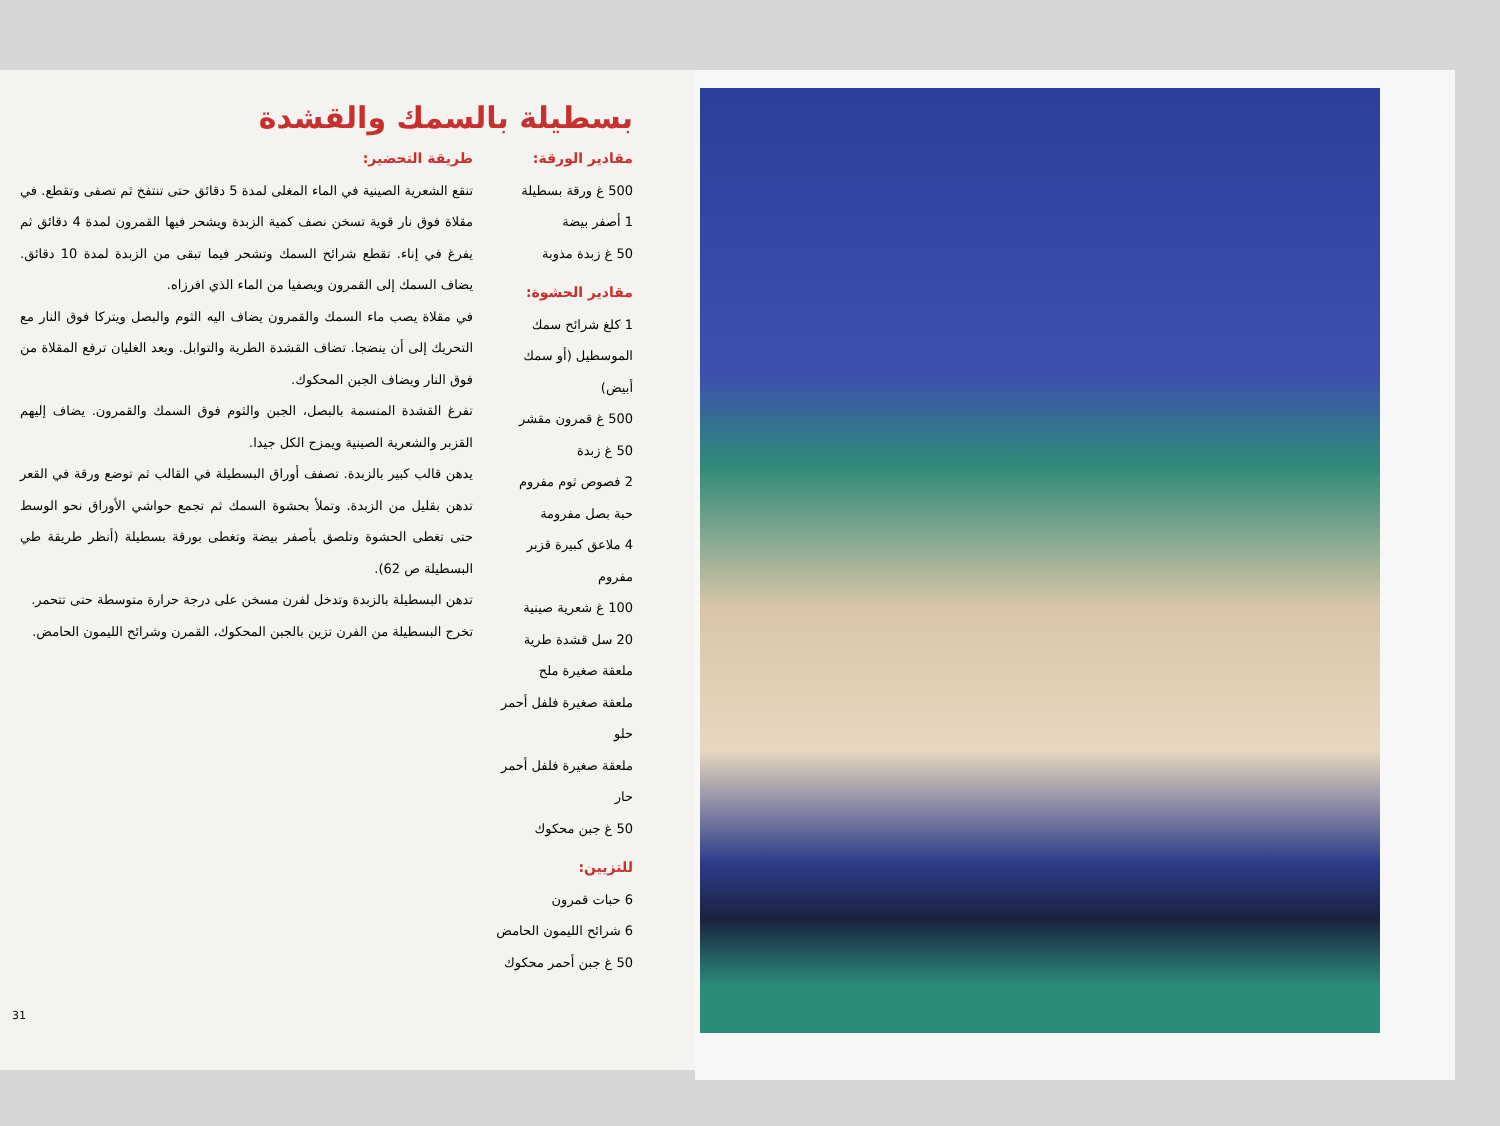بسطيلة بالسمك والقشدة
مقادير الورقة:
500 غ ورقة بسطيلة
1 أصفر بيضة
50 غ زبدة مذوبة
مقادير الحشوة:
1 كلغ شرائح سمك الموسطيل (أو سمك أبيض)
500 غ قمرون مقشر
50 غ زبدة
2 فصوص ثوم مفروم
حبة بصل مفرومة
4 ملاعق كبيرة قزبر مفروم
100 غ شعرية صينية
20 سل قشدة طرية
ملعقة صغيرة ملح
ملعقة صغيرة فلفل أحمر حلو
ملعقة صغيرة فلفل أحمر حار
50 غ جبن محكوك
للتزيين:
6 حبات قمرون
6 شرائح الليمون الحامض
50 غ جبن أحمر محكوك
طريقة التحضير:
تنقع الشعرية الصينية في الماء المغلى لمدة 5 دقائق حتى تنتفخ ثم تصفى وتقطع. في مقلاة فوق نار قوية تسخن نصف كمية الزبدة ويشحر فيها القمرون لمدة 4 دقائق ثم يفرغ في إناء. تقطع شرائح السمك وتشحر فيما تبقى من الزبدة لمدة 10 دقائق. يضاف السمك إلى القمرون ويصفيا من الماء الذي افرزاه.
في مقلاة يصب ماء السمك والقمرون يضاف اليه الثوم والبصل ويتركا فوق النار مع التحريك إلى أن ينضجا. تضاف القشدة الطرية والتوابل. وبعد الغليان ترفع المقلاة من فوق النار ويضاف الجبن المحكوك.
تفرغ القشدة المنسمة بالبصل، الجبن والثوم فوق السمك والقمرون. يضاف إليهم القزبر والشعرية الصينية ويمزج الكل جيدا.
يدهن قالب كبير بالزبدة. تصفف أوراق البسطيلة في القالب ثم توضع ورقة في القعر تدهن بقليل من الزبدة. وتملأ بحشوة السمك ثم تجمع حواشي الأوراق نحو الوسط حتى تغطى الحشوة وتلصق بأصفر بيضة وتغطى بورقة بسطيلة (أنظر طريقة طي البسطيلة ص 62).
تدهن البسطيلة بالزبدة وتدخل لفرن مسخن على درجة حرارة متوسطة حتى تتحمر.
تخرج البسطيلة من الفرن تزين بالجبن المحكوك، القمرن وشرائح الليمون الحامض.
31